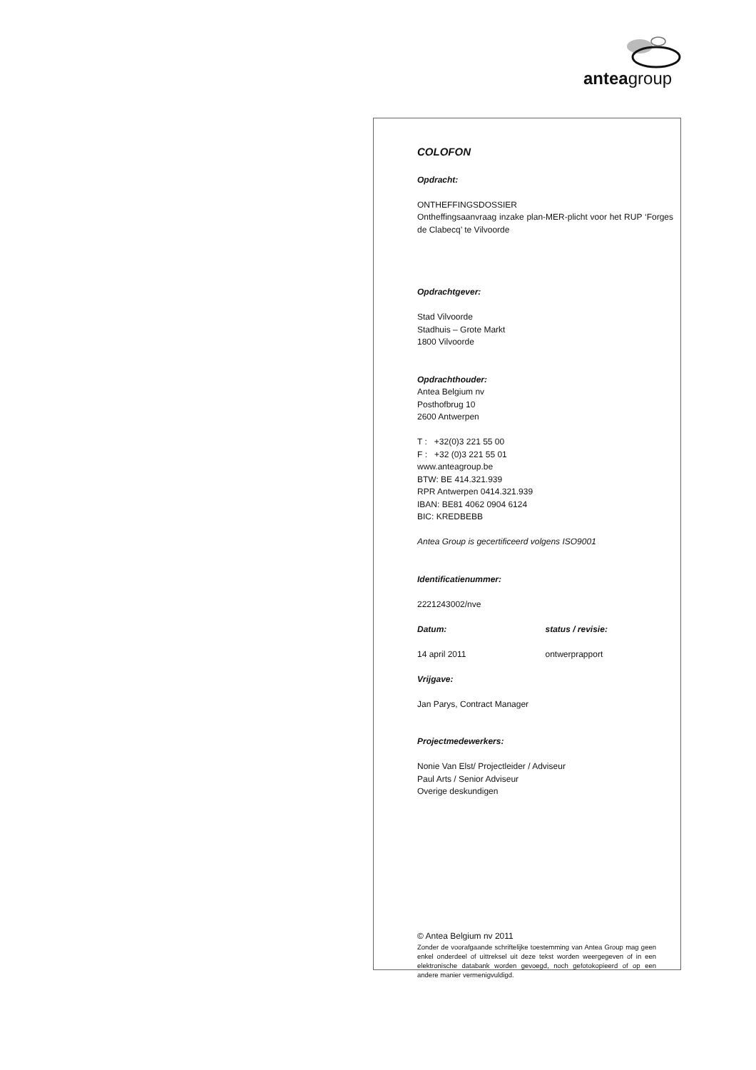anteagroup
COLOFON
Opdracht:
ONTHEFFINGSDOSSIER
Ontheffingsaanvraag inzake plan-MER-plicht voor het RUP ‘Forges de Clabecq’ te Vilvoorde
Opdrachtgever:
Stad Vilvoorde
Stadhuis – Grote Markt
1800 Vilvoorde
Opdrachthouder:
Antea Belgium nv
Posthofbrug 10
2600 Antwerpen
T : +32(0)3 221 55 00
F : +32 (0)3 221 55 01
www.anteagroup.be
BTW: BE 414.321.939
RPR Antwerpen 0414.321.939
IBAN: BE81 4062 0904 6124
BIC: KREDBEBB
Antea Group is gecertificeerd volgens ISO9001
Identificatienummer:
2221243002/nve
Datum: status / revisie:
14 april 2011 ontwerprapport
Vrijgave:
Jan Parys, Contract Manager
Projectmedewerkers:
Nonie Van Elst/ Projectleider / Adviseur
Paul Arts / Senior Adviseur
Overige deskundigen
© Antea Belgium nv 2011
Zonder de voorafgaande schriftelijke toestemming van Antea Group mag geen enkel onderdeel of uittreksel uit deze tekst worden weergegeven of in een elektronische databank worden gevoegd, noch gefotokopieerd of op een andere manier vermenigvuldigd.